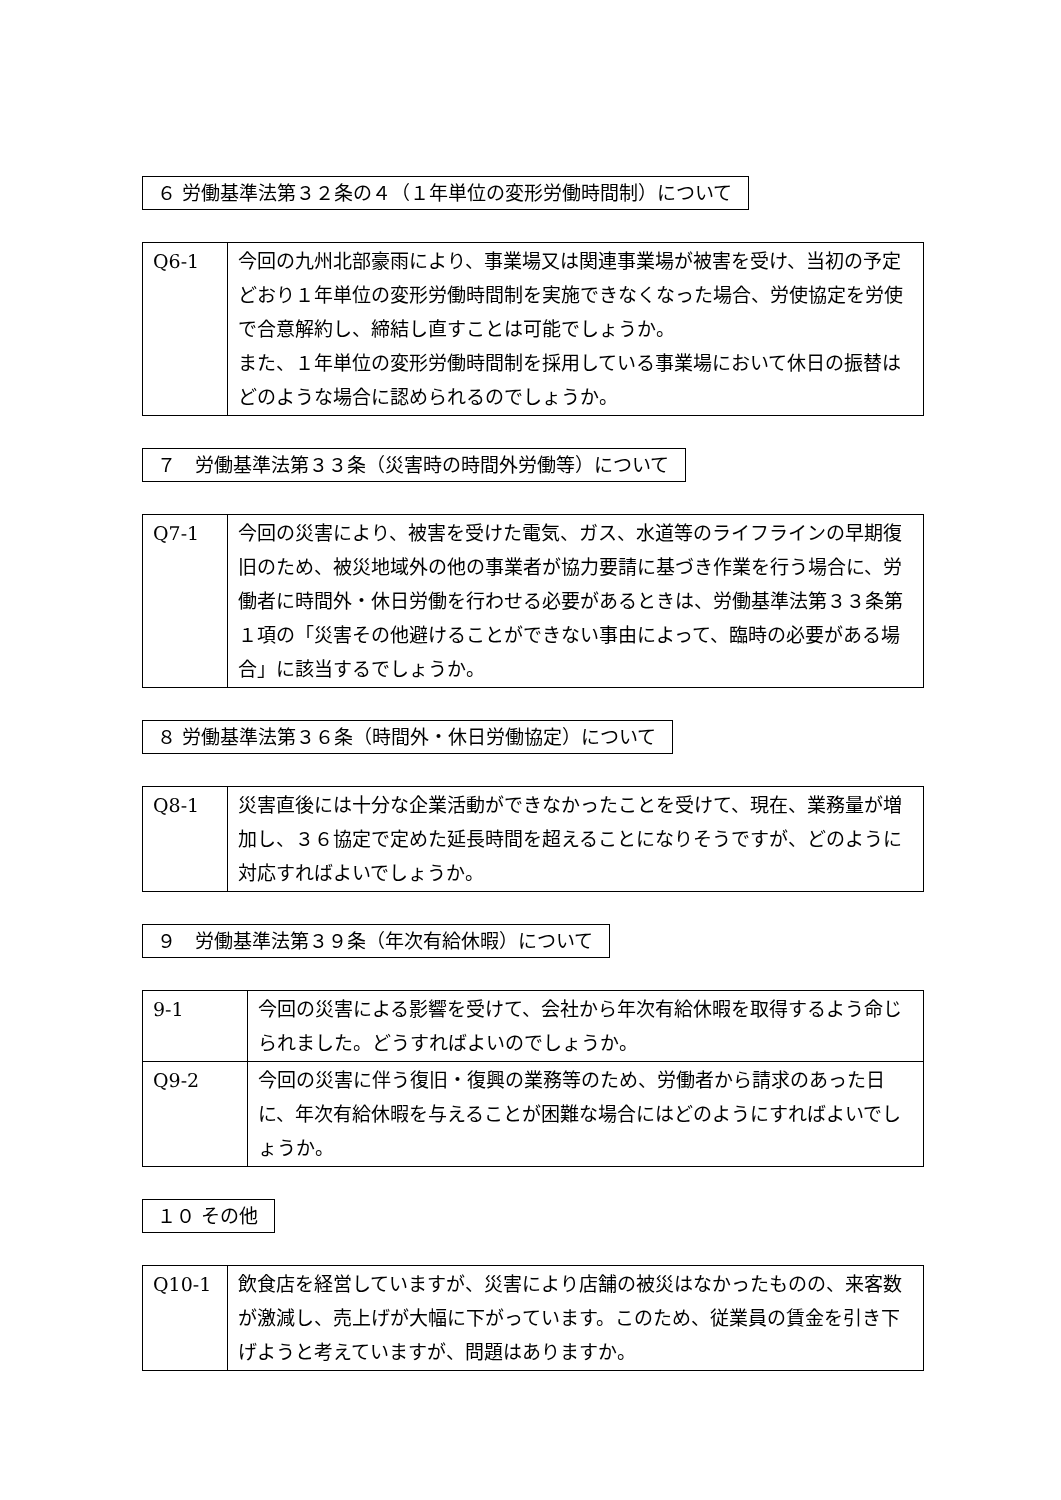６ 労働基準法第３２条の４（１年単位の変形労働時間制）について
| Q6-1 | 今回の九州北部豪雨により、事業場又は関連事業場が被害を受け、当初の予定どおり１年単位の変形労働時間制を実施できなくなった場合、労使協定を労使で合意解約し、締結し直すことは可能でしょうか。 また、１年単位の変形労働時間制を採用している事業場において休日の振替はどのような場合に認められるのでしょうか。 |
７　労働基準法第３３条（災害時の時間外労働等）について
| Q7-1 | 今回の災害により、被害を受けた電気、ガス、水道等のライフラインの早期復旧のため、被災地域外の他の事業者が協力要請に基づき作業を行う場合に、労働者に時間外・休日労働を行わせる必要があるときは、労働基準法第３３条第１項の「災害その他避けることができない事由によって、臨時の必要がある場合」に該当するでしょうか。 |
８ 労働基準法第３６条（時間外・休日労働協定）について
| Q8-1 | 災害直後には十分な企業活動ができなかったことを受けて、現在、業務量が増加し、３６協定で定めた延長時間を超えることになりそうですが、どのように対応すればよいでしょうか。 |
９　労働基準法第３９条（年次有給休暇）について
| 9-1 | 今回の災害による影響を受けて、会社から年次有給休暇を取得するよう命じられました。どうすればよいのでしょうか。 |
| Q9-2 | 今回の災害に伴う復旧・復興の業務等のため、労働者から請求のあった日に、年次有給休暇を与えることが困難な場合にはどのようにすればよいでしょうか。 |
１０ その他
| Q10-1 | 飲食店を経営していますが、災害により店舗の被災はなかったものの、来客数が激減し、売上げが大幅に下がっています。このため、従業員の賃金を引き下げようと考えていますが、問題はありますか。 |